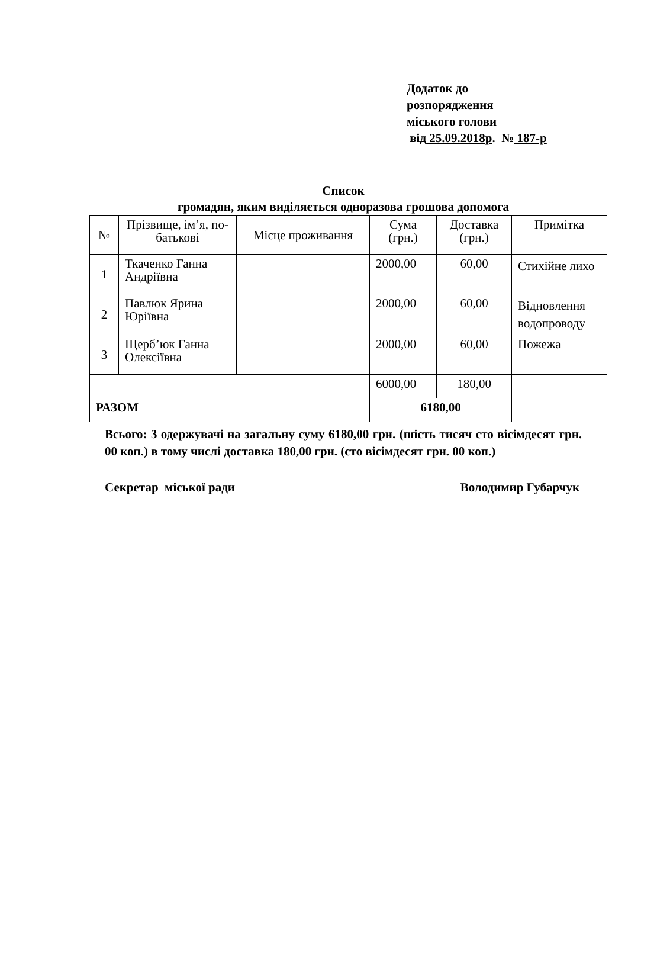Додаток до
розпорядження
міського голови
від 25.09.2018р. № 187-р
Список
громадян, яким виділяється одноразова грошова допомога
| № | Прізвище, ім’я, по-батькові | Місце проживання | Сума (грн.) | Доставка (грн.) | Примітка |
| --- | --- | --- | --- | --- | --- |
| 1 | Ткаченко Ганна Андріївна | | 2000,00 | 60,00 | Стихійне лихо |
| 2 | Павлюк Ярина Юріївна | | 2000,00 | 60,00 | Відновлення водопроводу |
| 3 | Щерб’юк Ганна Олексіївна | | 2000,00 | 60,00 | Пожежа |
| | | | 6000,00 | 180,00 | |
| РАЗОМ | | | 6180,00 | | |
Всього: 3 одержувачі на загальну суму 6180,00 грн. (шість тисяч сто вісімдесят грн. 00 коп.) в тому числі доставка 180,00 грн. (сто вісімдесят грн. 00 коп.)
Секретар міської ради Володимир Губарчук